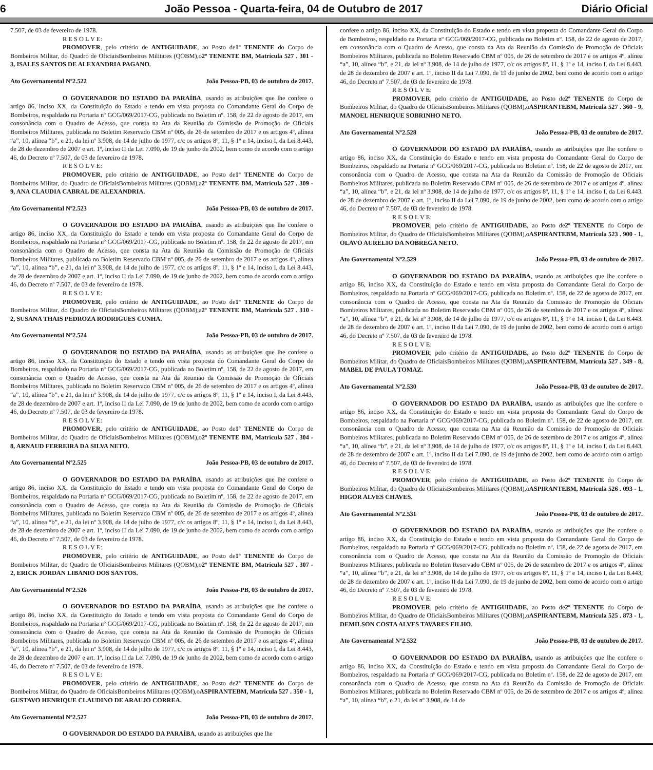6 João Pessoa - Quarta-feira, 04 de Outubro de 2017 Diário Oficial
7.507, de 03 de fevereiro de 1978.
R E S O L V E:
PROMOVER, pelo critério de ANTIGUIDADE, ao Posto de1º TENENTE do Corpo de Bombeiros Militar, do Quadro de OficiaisBombeiros Militares (QOBM),o2º TENENTE BM, Matrícula 527 . 301 - 3, ISALES SANTOS DE ALEXANDRIA PAGANO.
Ato Governamental Nº2.522 João Pessoa-PB, 03 de outubro de 2017.
O GOVERNADOR DO ESTADO DA PARAÍBA, usando as atribuições que lhe confere o artigo 86, inciso XX, da Constituição do Estado e tendo em vista proposta do Comandante Geral do Corpo de Bombeiros, respaldado na Portaria nº GCG/069/2017-CG, publicada no Boletim nº. 158, de 22 de agosto de 2017, em consonância com o Quadro de Acesso, que consta na Ata da Reunião da Comissão de Promoção de Oficiais Bombeiros Militares, publicada no Boletim Reservado CBM nº 005, de 26 de setembro de 2017 e os artigos 4º, alínea “a”, 10, alínea “b”, e 21, da lei nº 3.908, de 14 de julho de 1977, c/c os artigos 8º, 11, § 1º e 14, inciso I, da Lei 8.443, de 28 de dezembro de 2007 e art. 1º, inciso II da Lei 7.090, de 19 de junho de 2002, bem como de acordo com o artigo 46, do Decreto nº 7.507, de 03 de fevereiro de 1978.
R E S O L V E:
PROMOVER, pelo critério de ANTIGUIDADE, ao Posto de1º TENENTE do Corpo de Bombeiros Militar, do Quadro de OficiaisBombeiros Militares (QOBM),a2º TENENTE BM, Matrícula 527 . 309 - 9, ANA CLAUDIA CABRAL DE ALEXANDRIA.
Ato Governamental Nº2.523 João Pessoa-PB, 03 de outubro de 2017.
O GOVERNADOR DO ESTADO DA PARAÍBA, usando as atribuições que lhe confere o artigo 86, inciso XX, da Constituição do Estado e tendo em vista proposta do Comandante Geral do Corpo de Bombeiros, respaldado na Portaria nº GCG/069/2017-CG, publicada no Boletim nº. 158, de 22 de agosto de 2017, em consonância com o Quadro de Acesso, que consta na Ata da Reunião da Comissão de Promoção de Oficiais Bombeiros Militares, publicada no Boletim Reservado CBM nº 005, de 26 de setembro de 2017 e os artigos 4º, alínea “a”, 10, alínea “b”, e 21, da lei nº 3.908, de 14 de julho de 1977, c/c os artigos 8º, 11, § 1º e 14, inciso I, da Lei 8.443, de 28 de dezembro de 2007 e art. 1º, inciso II da Lei 7.090, de 19 de junho de 2002, bem como de acordo com o artigo 46, do Decreto nº 7.507, de 03 de fevereiro de 1978.
R E S O L V E:
PROMOVER, pelo critério de ANTIGUIDADE, ao Posto de1º TENENTE do Corpo de Bombeiros Militar, do Quadro de OficiaisBombeiros Militares (QOBM),a2º TENENTE BM, Matrícula 527 . 310 - 2, SUSANA THAIS PEDROZA RODRIGUES CUNHA.
Ato Governamental Nº2.524 João Pessoa-PB, 03 de outubro de 2017.
O GOVERNADOR DO ESTADO DA PARAÍBA, usando as atribuições que lhe confere o artigo 86, inciso XX, da Constituição do Estado e tendo em vista proposta do Comandante Geral do Corpo de Bombeiros, respaldado na Portaria nº GCG/069/2017-CG, publicada no Boletim nº. 158, de 22 de agosto de 2017, em consonância com o Quadro de Acesso, que consta na Ata da Reunião da Comissão de Promoção de Oficiais Bombeiros Militares, publicada no Boletim Reservado CBM nº 005, de 26 de setembro de 2017 e os artigos 4º, alínea “a”, 10, alínea “b”, e 21, da lei nº 3.908, de 14 de julho de 1977, c/c os artigos 8º, 11, § 1º e 14, inciso I, da Lei 8.443, de 28 de dezembro de 2007 e art. 1º, inciso II da Lei 7.090, de 19 de junho de 2002, bem como de acordo com o artigo 46, do Decreto nº 7.507, de 03 de fevereiro de 1978.
R E S O L V E:
PROMOVER, pelo critério de ANTIGUIDADE, ao Posto de1º TENENTE do Corpo de Bombeiros Militar, do Quadro de OficiaisBombeiros Militares (QOBM),o2º TENENTE BM, Matrícula 527 . 304 - 8, ARNAUD FERREIRA DA SILVA NETO.
Ato Governamental Nº2.525 João Pessoa-PB, 03 de outubro de 2017.
O GOVERNADOR DO ESTADO DA PARAÍBA, usando as atribuições que lhe confere o artigo 86, inciso XX, da Constituição do Estado e tendo em vista proposta do Comandante Geral do Corpo de Bombeiros, respaldado na Portaria nº GCG/069/2017-CG, publicada no Boletim nº. 158, de 22 de agosto de 2017, em consonância com o Quadro de Acesso, que consta na Ata da Reunião da Comissão de Promoção de Oficiais Bombeiros Militares, publicada no Boletim Reservado CBM nº 005, de 26 de setembro de 2017 e os artigos 4º, alínea “a”, 10, alínea “b”, e 21, da lei nº 3.908, de 14 de julho de 1977, c/c os artigos 8º, 11, § 1º e 14, inciso I, da Lei 8.443, de 28 de dezembro de 2007 e art. 1º, inciso II da Lei 7.090, de 19 de junho de 2002, bem como de acordo com o artigo 46, do Decreto nº 7.507, de 03 de fevereiro de 1978.
R E S O L V E:
PROMOVER, pelo critério de ANTIGUIDADE, ao Posto de1º TENENTE do Corpo de Bombeiros Militar, do Quadro de OficiaisBombeiros Militares (QOBM),o2º TENENTE BM, Matrícula 527 . 307 - 2, ERICK JORDAN LIBANIO DOS SANTOS.
Ato Governamental Nº2.526 João Pessoa-PB, 03 de outubro de 2017.
O GOVERNADOR DO ESTADO DA PARAÍBA, usando as atribuições que lhe confere o artigo 86, inciso XX, da Constituição do Estado e tendo em vista proposta do Comandante Geral do Corpo de Bombeiros, respaldado na Portaria nº GCG/069/2017-CG, publicada no Boletim nº. 158, de 22 de agosto de 2017, em consonância com o Quadro de Acesso, que consta na Ata da Reunião da Comissão de Promoção de Oficiais Bombeiros Militares, publicada no Boletim Reservado CBM nº 005, de 26 de setembro de 2017 e os artigos 4º, alínea “a”, 10, alínea “b”, e 21, da lei nº 3.908, de 14 de julho de 1977, c/c os artigos 8º, 11, § 1º e 14, inciso I, da Lei 8.443, de 28 de dezembro de 2007 e art. 1º, inciso II da Lei 7.090, de 19 de junho de 2002, bem como de acordo com o artigo 46, do Decreto nº 7.507, de 03 de fevereiro de 1978.
R E S O L V E:
PROMOVER, pelo critério de ANTIGUIDADE, ao Posto de2º TENENTE do Corpo de Bombeiros Militar, do Quadro de OficiaisBombeiros Militares (QOBM),oASPIRANTEBM, Matrícula 527 . 350 - 1, GUSTAVO HENRIQUE CLAUDINO DE ARAUJO CORREA.
Ato Governamental Nº2.527 João Pessoa-PB, 03 de outubro de 2017.
O GOVERNADOR DO ESTADO DA PARAÍBA, usando as atribuições que lhe
confere o artigo 86, inciso XX, da Constituição do Estado e tendo em vista proposta do Comandante Geral do Corpo de Bombeiros, respaldado na Portaria nº GCG/069/2017-CG, publicada no Boletim nº. 158, de 22 de agosto de 2017, em consonância com o Quadro de Acesso, que consta na Ata da Reunião da Comissão de Promoção de Oficiais Bombeiros Militares, publicada no Boletim Reservado CBM nº 005, de 26 de setembro de 2017 e os artigos 4º, alínea “a”, 10, alínea “b”, e 21, da lei nº 3.908, de 14 de julho de 1977, c/c os artigos 8º, 11, § 1º e 14, inciso I, da Lei 8.443, de 28 de dezembro de 2007 e art. 1º, inciso II da Lei 7.090, de 19 de junho de 2002, bem como de acordo com o artigo 46, do Decreto nº 7.507, de 03 de fevereiro de 1978.
R E S O L V E:
PROMOVER, pelo critério de ANTIGUIDADE, ao Posto de2º TENENTE do Corpo de Bombeiros Militar, do Quadro de OficiaisBombeiros Militares (QOBM),oASPIRANTEBM, Matrícula 527 . 360 - 9, MANOEL HENRIQUE SOBRINHO NETO.
Ato Governamental Nº2.528 João Pessoa-PB, 03 de outubro de 2017.
O GOVERNADOR DO ESTADO DA PARAÍBA, usando as atribuições que lhe confere o artigo 86, inciso XX, da Constituição do Estado e tendo em vista proposta do Comandante Geral do Corpo de Bombeiros, respaldado na Portaria nº GCG/069/2017-CG, publicada no Boletim nº. 158, de 22 de agosto de 2017, em consonância com o Quadro de Acesso, que consta na Ata da Reunião da Comissão de Promoção de Oficiais Bombeiros Militares, publicada no Boletim Reservado CBM nº 005, de 26 de setembro de 2017 e os artigos 4º, alínea “a”, 10, alínea “b”, e 21, da lei nº 3.908, de 14 de julho de 1977, c/c os artigos 8º, 11, § 1º e 14, inciso I, da Lei 8.443, de 28 de dezembro de 2007 e art. 1º, inciso II da Lei 7.090, de 19 de junho de 2002, bem como de acordo com o artigo 46, do Decreto nº 7.507, de 03 de fevereiro de 1978.
R E S O L V E:
PROMOVER, pelo critério de ANTIGUIDADE, ao Posto de2º TENENTE do Corpo de Bombeiros Militar, do Quadro de OficiaisBombeiros Militares (QOBM),oASPIRANTEBM, Matrícula 523 . 900 - 1, OLAVO AURELIO DA NOBREGA NETO.
Ato Governamental Nº2.529 João Pessoa-PB, 03 de outubro de 2017.
O GOVERNADOR DO ESTADO DA PARAÍBA, usando as atribuições que lhe confere o artigo 86, inciso XX, da Constituição do Estado e tendo em vista proposta do Comandante Geral do Corpo de Bombeiros, respaldado na Portaria nº GCG/069/2017-CG, publicada no Boletim nº. 158, de 22 de agosto de 2017, em consonância com o Quadro de Acesso, que consta na Ata da Reunião da Comissão de Promoção de Oficiais Bombeiros Militares, publicada no Boletim Reservado CBM nº 005, de 26 de setembro de 2017 e os artigos 4º, alínea “a”, 10, alínea “b”, e 21, da lei nº 3.908, de 14 de julho de 1977, c/c os artigos 8º, 11, § 1º e 14, inciso I, da Lei 8.443, de 28 de dezembro de 2007 e art. 1º, inciso II da Lei 7.090, de 19 de junho de 2002, bem como de acordo com o artigo 46, do Decreto nº 7.507, de 03 de fevereiro de 1978.
R E S O L V E:
PROMOVER, pelo critério de ANTIGUIDADE, ao Posto de2º TENENTE do Corpo de Bombeiros Militar, do Quadro de OficiaisBombeiros Militares (QOBM),aASPIRANTEBM, Matrícula 527 . 349 - 8, MABEL DE PAULA TOMAZ.
Ato Governamental Nº2.530 João Pessoa-PB, 03 de outubro de 2017.
O GOVERNADOR DO ESTADO DA PARAÍBA, usando as atribuições que lhe confere o artigo 86, inciso XX, da Constituição do Estado e tendo em vista proposta do Comandante Geral do Corpo de Bombeiros, respaldado na Portaria nº GCG/069/2017-CG, publicada no Boletim nº. 158, de 22 de agosto de 2017, em consonância com o Quadro de Acesso, que consta na Ata da Reunião da Comissão de Promoção de Oficiais Bombeiros Militares, publicada no Boletim Reservado CBM nº 005, de 26 de setembro de 2017 e os artigos 4º, alínea “a”, 10, alínea “b”, e 21, da lei nº 3.908, de 14 de julho de 1977, c/c os artigos 8º, 11, § 1º e 14, inciso I, da Lei 8.443, de 28 de dezembro de 2007 e art. 1º, inciso II da Lei 7.090, de 19 de junho de 2002, bem como de acordo com o artigo 46, do Decreto nº 7.507, de 03 de fevereiro de 1978.
R E S O L V E:
PROMOVER, pelo critério de ANTIGUIDADE, ao Posto de2º TENENTE do Corpo de Bombeiros Militar, do Quadro de OficiaisBombeiros Militares (QOBM),oASPIRANTEBM, Matrícula 526 . 093 - 1, HIGOR ALVES CHAVES.
Ato Governamental Nº2.531 João Pessoa-PB, 03 de outubro de 2017.
O GOVERNADOR DO ESTADO DA PARAÍBA, usando as atribuições que lhe confere o artigo 86, inciso XX, da Constituição do Estado e tendo em vista proposta do Comandante Geral do Corpo de Bombeiros, respaldado na Portaria nº GCG/069/2017-CG, publicada no Boletim nº. 158, de 22 de agosto de 2017, em consonância com o Quadro de Acesso, que consta na Ata da Reunião da Comissão de Promoção de Oficiais Bombeiros Militares, publicada no Boletim Reservado CBM nº 005, de 26 de setembro de 2017 e os artigos 4º, alínea “a”, 10, alínea “b”, e 21, da lei nº 3.908, de 14 de julho de 1977, c/c os artigos 8º, 11, § 1º e 14, inciso I, da Lei 8.443, de 28 de dezembro de 2007 e art. 1º, inciso II da Lei 7.090, de 19 de junho de 2002, bem como de acordo com o artigo 46, do Decreto nº 7.507, de 03 de fevereiro de 1978.
R E S O L V E:
PROMOVER, pelo critério de ANTIGUIDADE, ao Posto de2º TENENTE do Corpo de Bombeiros Militar, do Quadro de OficiaisBombeiros Militares (QOBM),oASPIRANTEBM, Matrícula 525 . 873 - 1, DEMILSON COSTA ALVES TAVARES FILHO.
Ato Governamental Nº2.532 João Pessoa-PB, 03 de outubro de 2017.
O GOVERNADOR DO ESTADO DA PARAÍBA, usando as atribuições que lhe confere o artigo 86, inciso XX, da Constituição do Estado e tendo em vista proposta do Comandante Geral do Corpo de Bombeiros, respaldado na Portaria nº GCG/069/2017-CG, publicada no Boletim nº. 158, de 22 de agosto de 2017, em consonância com o Quadro de Acesso, que consta na Ata da Reunião da Comissão de Promoção de Oficiais Bombeiros Militares, publicada no Boletim Reservado CBM nº 005, de 26 de setembro de 2017 e os artigos 4º, alínea “a”, 10, alínea “b”, e 21, da lei nº 3.908, de 14 de